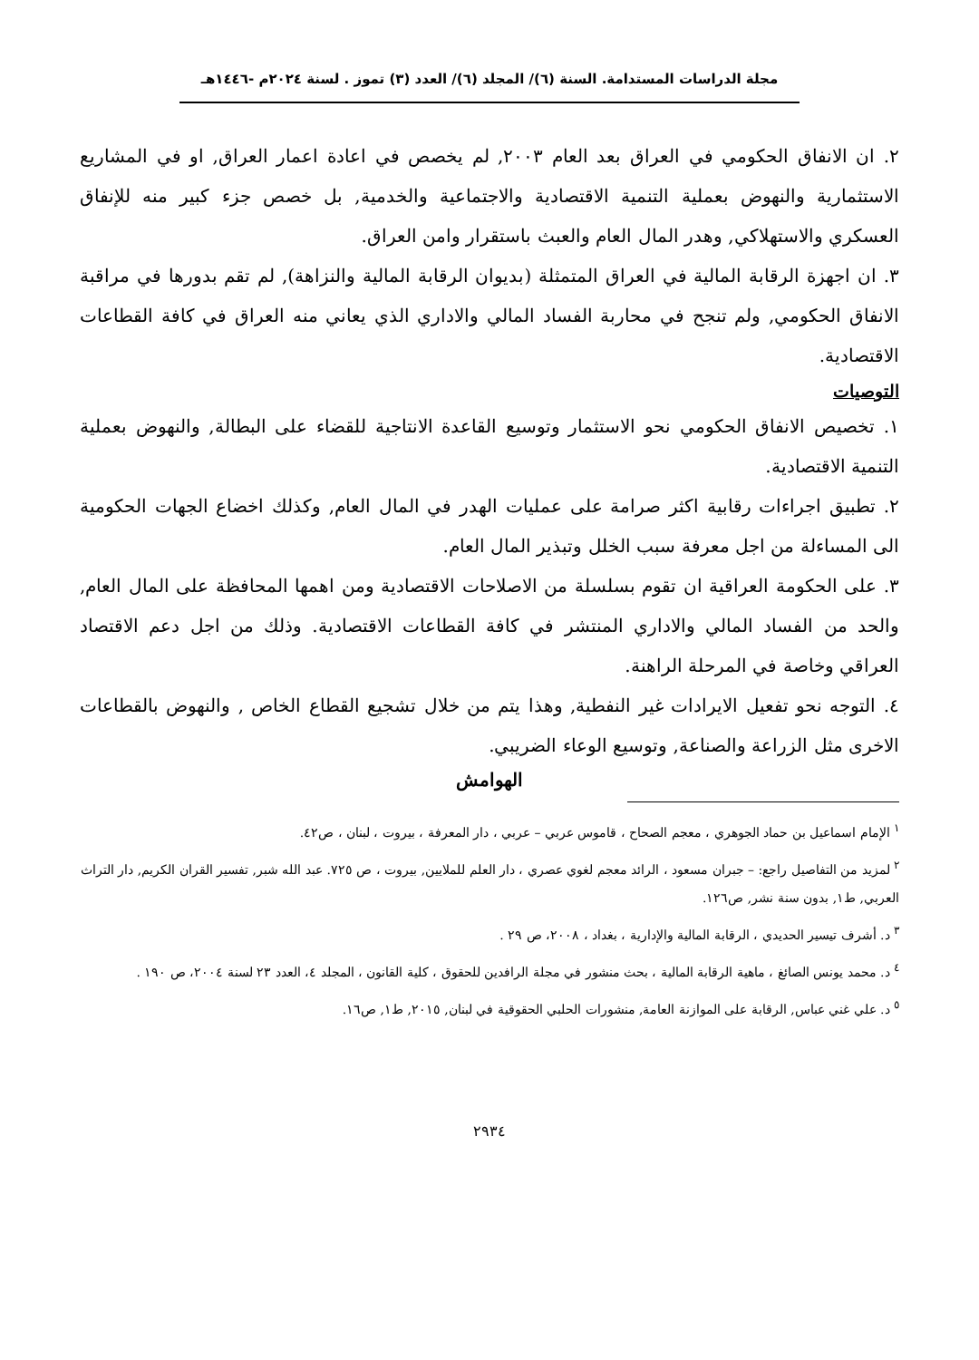مجلة الدراسات المستدامة. السنة (٦)/ المجلد (٦)/ العدد (٣) تموز . لسنة ٢٠٢٤م -١٤٤٦هـ
٢. ان الانفاق الحكومي في العراق بعد العام ٢٠٠٣, لم يخصص في اعادة اعمار العراق, او في المشاريع الاستثمارية والنهوض بعملية التنمية الاقتصادية والاجتماعية والخدمية, بل خصص جزء كبير منه للإنفاق العسكري والاستهلاكي, وهدر المال العام والعبث باستقرار وامن العراق.
٣. ان اجهزة الرقابة المالية في العراق المتمثلة (بديوان الرقابة المالية والنزاهة), لم تقم بدورها في مراقبة الانفاق الحكومي, ولم تنجح في محاربة الفساد المالي والاداري الذي يعاني منه العراق في كافة القطاعات الاقتصادية.
التوصيات
١. تخصيص الانفاق الحكومي نحو الاستثمار وتوسيع القاعدة الانتاجية للقضاء على البطالة, والنهوض بعملية التنمية الاقتصادية.
٢. تطبيق اجراءات رقابية اكثر صرامة على عمليات الهدر في المال العام, وكذلك اخضاع الجهات الحكومية الى المساءلة من اجل معرفة سبب الخلل وتبذير المال العام.
٣. على الحكومة العراقية ان تقوم بسلسلة من الاصلاحات الاقتصادية ومن اهمها المحافظة على المال العام, والحد من الفساد المالي والاداري المنتشر في كافة القطاعات الاقتصادية. وذلك من اجل دعم الاقتصاد العراقي وخاصة في المرحلة الراهنة.
٤. التوجه نحو تفعيل الايرادات غير النفطية, وهذا يتم من خلال تشجيع القطاع الخاص , والنهوض بالقطاعات الاخرى مثل الزراعة والصناعة, وتوسيع الوعاء الضريبي.
الهوامش
<sup>١</sup> الإمام اسماعيل بن حماد الجوهري ، معجم الصحاح ، قاموس عربي – عربي ، دار المعرفة ، بيروت ، لبنان ، ص٤٢.
<sup>٢</sup> لمزيد من التفاصيل راجع: – جبران مسعود ، الرائد معجم لغوي عصري ، دار العلم للملايين, بيروت ، ص ٧٢٥. عبد الله شبر, تفسير القران الكريم, دار التراث العربي, ط١, بدون سنة نشر, ص١٢٦.
<sup>٣</sup> د. أشرف تيسير الحديدي ، الرقابة المالية والإدارية ، بغداد ، ٢٠٠٨، ص ٢٩ .
<sup>٤</sup> د. محمد يونس الصائغ ، ماهية الرقابة المالية ، بحث منشور في مجلة الرافدين للحقوق ، كلية القانون ، المجلد ٤، العدد ٢٣ لسنة ٢٠٠٤، ص ١٩٠ .
<sup>٥</sup> د. علي غني عباس, الرقابة على الموازنة العامة, منشورات الحلبي الحقوقية في لبنان, ٢٠١٥, ط١, ص١٦.
٢٩٣٤